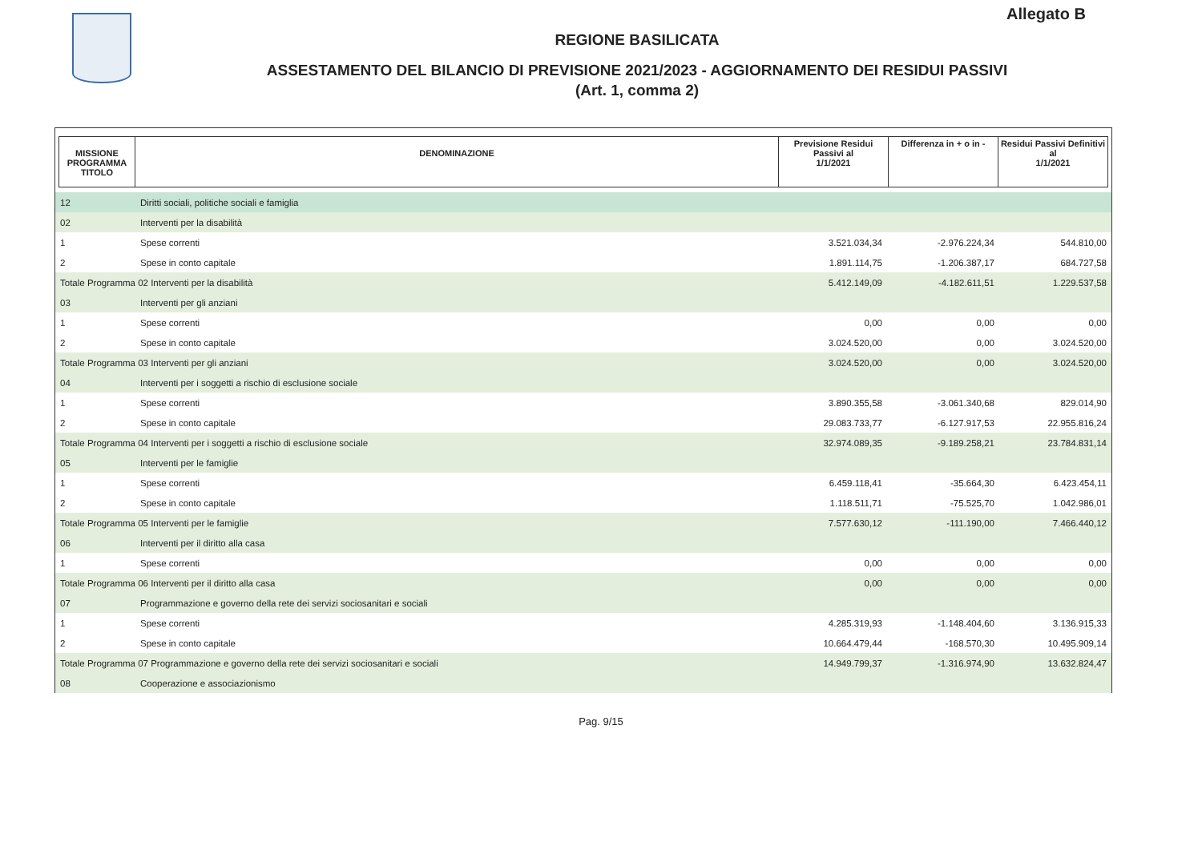Allegato B
REGIONE BASILICATA
ASSESTAMENTO DEL BILANCIO DI PREVISIONE 2021/2023 - AGGIORNAMENTO DEI RESIDUI PASSIVI
(Art. 1, comma 2)
| MISSIONE PROGRAMMA TITOLO | DENOMINAZIONE | Previsione Residui Passivi al 1/1/2021 | Differenza in + o in - | Residui Passivi Definitivi al 1/1/2021 |
| --- | --- | --- | --- | --- |
| 12 | Diritti sociali, politiche sociali e famiglia | | | |
| 02 | Interventi per la disabilità | | | |
| 1 | Spese correnti | 3.521.034,34 | -2.976.224,34 | 544.810,00 |
| 2 | Spese in conto capitale | 1.891.114,75 | -1.206.387,17 | 684.727,58 |
| Totale Programma 02 Interventi per la disabilità | | 5.412.149,09 | -4.182.611,51 | 1.229.537,58 |
| 03 | Interventi per gli anziani | | | |
| 1 | Spese correnti | 0,00 | 0,00 | 0,00 |
| 2 | Spese in conto capitale | 3.024.520,00 | 0,00 | 3.024.520,00 |
| Totale Programma 03 Interventi per gli anziani | | 3.024.520,00 | 0,00 | 3.024.520,00 |
| 04 | Interventi per i soggetti a rischio di esclusione sociale | | | |
| 1 | Spese correnti | 3.890.355,58 | -3.061.340,68 | 829.014,90 |
| 2 | Spese in conto capitale | 29.083.733,77 | -6.127.917,53 | 22.955.816,24 |
| Totale Programma 04 Interventi per i soggetti a rischio di esclusione sociale | | 32.974.089,35 | -9.189.258,21 | 23.784.831,14 |
| 05 | Interventi per le famiglie | | | |
| 1 | Spese correnti | 6.459.118,41 | -35.664,30 | 6.423.454,11 |
| 2 | Spese in conto capitale | 1.118.511,71 | -75.525,70 | 1.042.986,01 |
| Totale Programma 05 Interventi per le famiglie | | 7.577.630,12 | -111.190,00 | 7.466.440,12 |
| 06 | Interventi per il diritto alla casa | | | |
| 1 | Spese correnti | 0,00 | 0,00 | 0,00 |
| Totale Programma 06 Interventi per il diritto alla casa | | 0,00 | 0,00 | 0,00 |
| 07 | Programmazione e governo della rete dei servizi sociosanitari e sociali | | | |
| 1 | Spese correnti | 4.285.319,93 | -1.148.404,60 | 3.136.915,33 |
| 2 | Spese in conto capitale | 10.664.479,44 | -168.570,30 | 10.495.909,14 |
| Totale Programma 07 Programmazione e governo della rete dei servizi sociosanitari e sociali | | 14.949.799,37 | -1.316.974,90 | 13.632.824,47 |
| 08 | Cooperazione e associazionismo | | | |
Pag. 9/15